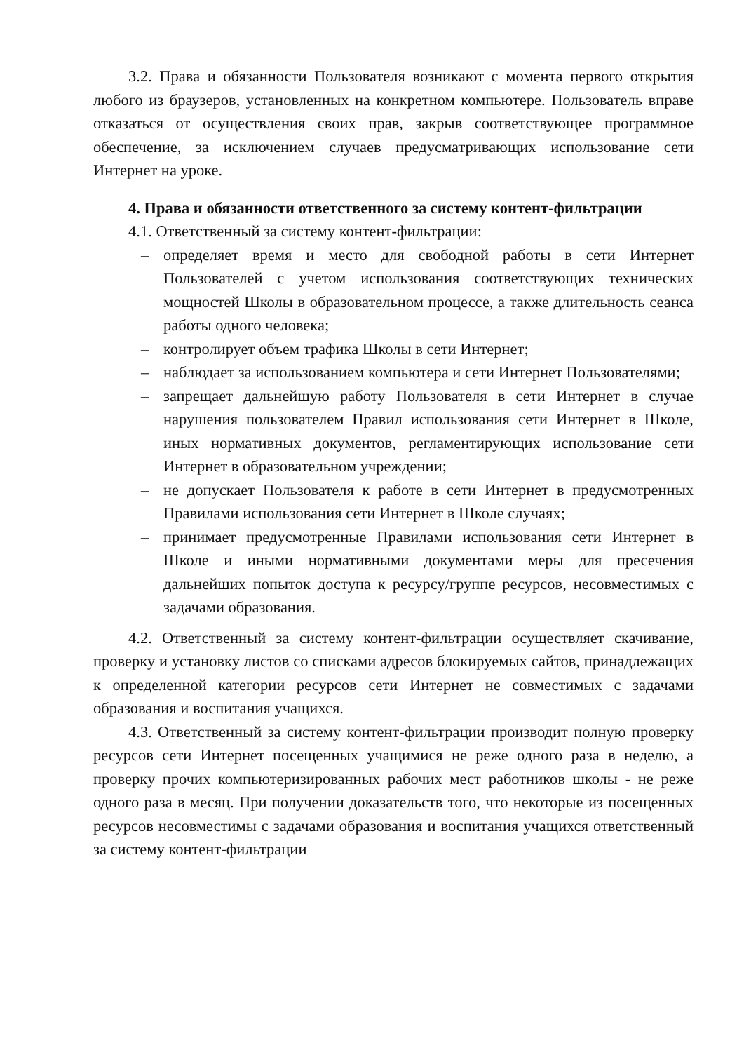3.2. Права и обязанности Пользователя возникают с момента первого открытия любого из браузеров, установленных на конкретном компьютере. Пользователь вправе отказаться от осуществления своих прав, закрыв соответствующее программное обеспечение, за исключением случаев предусматривающих использование сети Интернет на уроке.
4. Права и обязанности ответственного за систему контент-фильтрации
4.1. Ответственный за систему контент-фильтрации:
– определяет время и место для свободной работы в сети Интернет Пользователей с учетом использования соответствующих технических мощностей Школы в образовательном процессе, а также длительность сеанса работы одного человека;
– контролирует объем трафика Школы в сети Интернет;
– наблюдает за использованием компьютера и сети Интернет Пользователями;
– запрещает дальнейшую работу Пользователя в сети Интернет в случае нарушения пользователем Правил использования сети Интернет в Школе, иных нормативных документов, регламентирующих использование сети Интернет в образовательном учреждении;
– не допускает Пользователя к работе в сети Интернет в предусмотренных Правилами использования сети Интернет в Школе случаях;
– принимает предусмотренные Правилами использования сети Интернет в Школе и иными нормативными документами меры для пресечения дальнейших попыток доступа к ресурсу/группе ресурсов, несовместимых с задачами образования.
4.2. Ответственный за систему контент-фильтрации осуществляет скачивание, проверку и установку листов со списками адресов блокируемых сайтов, принадлежащих к определенной категории ресурсов сети Интернет не совместимых с задачами образования и воспитания учащихся.
4.3. Ответственный за систему контент-фильтрации производит полную проверку ресурсов сети Интернет посещенных учащимися не реже одного раза в неделю, а проверку прочих компьютеризированных рабочих мест работников школы - не реже одного раза в месяц. При получении доказательств того, что некоторые из посещенных ресурсов несовместимы с задачами образования и воспитания учащихся ответственный за систему контент-фильтрации